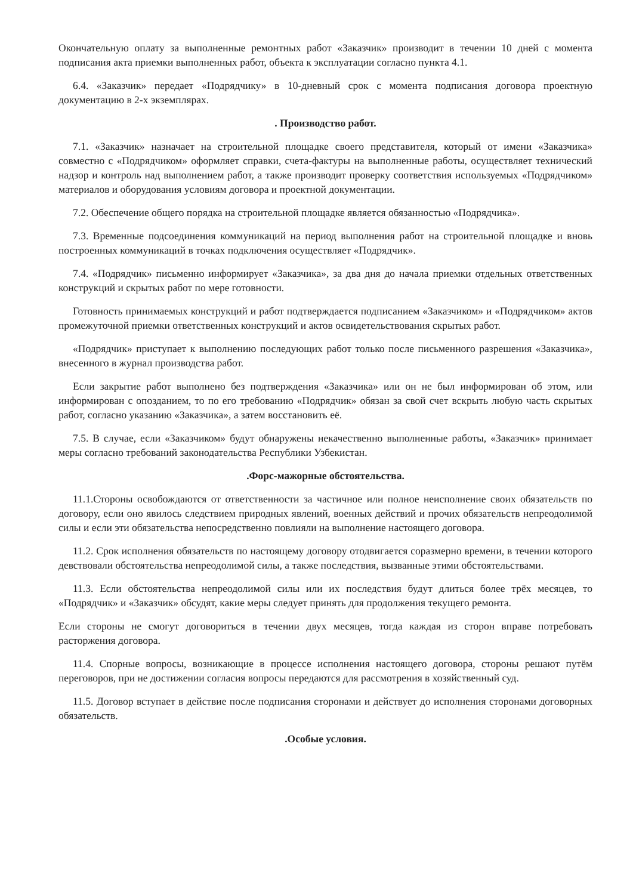Окончательную оплату за выполненные ремонтных работ «Заказчик» производит в течении 10 дней с момента подписания акта приемки выполненных работ, объекта к эксплуатации согласно пункта 4.1.
6.4. «Заказчик» передает «Подрядчику» в 10-дневный срок с момента подписания договора проектную документацию в 2-х экземплярах.
. Производство работ.
7.1. «Заказчик» назначает на строительной площадке своего представителя, который от имени «Заказчика» совместно с «Подрядчиком» оформляет справки, счета-фактуры на выполненные работы, осуществляет технический надзор и контроль над выполнением работ, а также производит проверку соответствия используемых «Подрядчиком» материалов и оборудования условиям договора и проектной документации.
7.2. Обеспечение общего порядка на строительной площадке является обязанностью «Подрядчика».
7.3. Временные подсоединения коммуникаций на период выполнения работ на строительной площадке и вновь построенных коммуникаций в точках подключения осуществляет «Подрядчик».
7.4. «Подрядчик» письменно информирует «Заказчика», за два дня до начала приемки отдельных ответственных конструкций и скрытых работ по мере готовности.
Готовность принимаемых конструкций и работ подтверждается подписанием «Заказчиком» и «Подрядчиком» актов промежуточной приемки ответственных конструкций и актов освидетельствования скрытых работ.
«Подрядчик» приступает к выполнению последующих работ только после письменного разрешения «Заказчика», внесенного в журнал производства работ.
Если закрытие работ выполнено без подтверждения «Заказчика» или он не был информирован об этом, или информирован с опозданием, то по его требованию «Подрядчик» обязан за свой счет вскрыть любую часть скрытых работ, согласно указанию «Заказчика», а затем восстановить её.
7.5. В случае, если «Заказчиком» будут обнаружены некачественно выполненные работы, «Заказчик» принимает меры согласно требований законодательства Республики Узбекистан.
.Форс-мажорные обстоятельства.
11.1.Стороны освобождаются от ответственности за частичное или полное неисполнение своих обязательств по договору, если оно явилось следствием природных явлений, военных действий и прочих обязательств непреодолимой силы и если эти обязательства непосредственно повлияли на выполнение настоящего договора.
11.2. Срок исполнения обязательств по настоящему договору отодвигается соразмерно времени, в течении которого девствовали обстоятельства непреодолимой силы, а также последствия, вызванные этими обстоятельствами.
11.3. Если обстоятельства непреодолимой силы или их последствия будут длиться более трёх месяцев, то «Подрядчик» и «Заказчик» обсудят, какие меры следует принять для продолжения текущего ремонта.
Если стороны не смогут договориться в течении двух месяцев, тогда каждая из сторон вправе потребовать расторжения договора.
11.4. Спорные вопросы, возникающие в процессе исполнения настоящего договора, стороны решают путём переговоров, при не достижении согласия вопросы передаются для рассмотрения в хозяйственный суд.
11.5. Договор вступает в действие после подписания сторонами и действует до исполнения сторонами договорных обязательств.
.Особые условия.